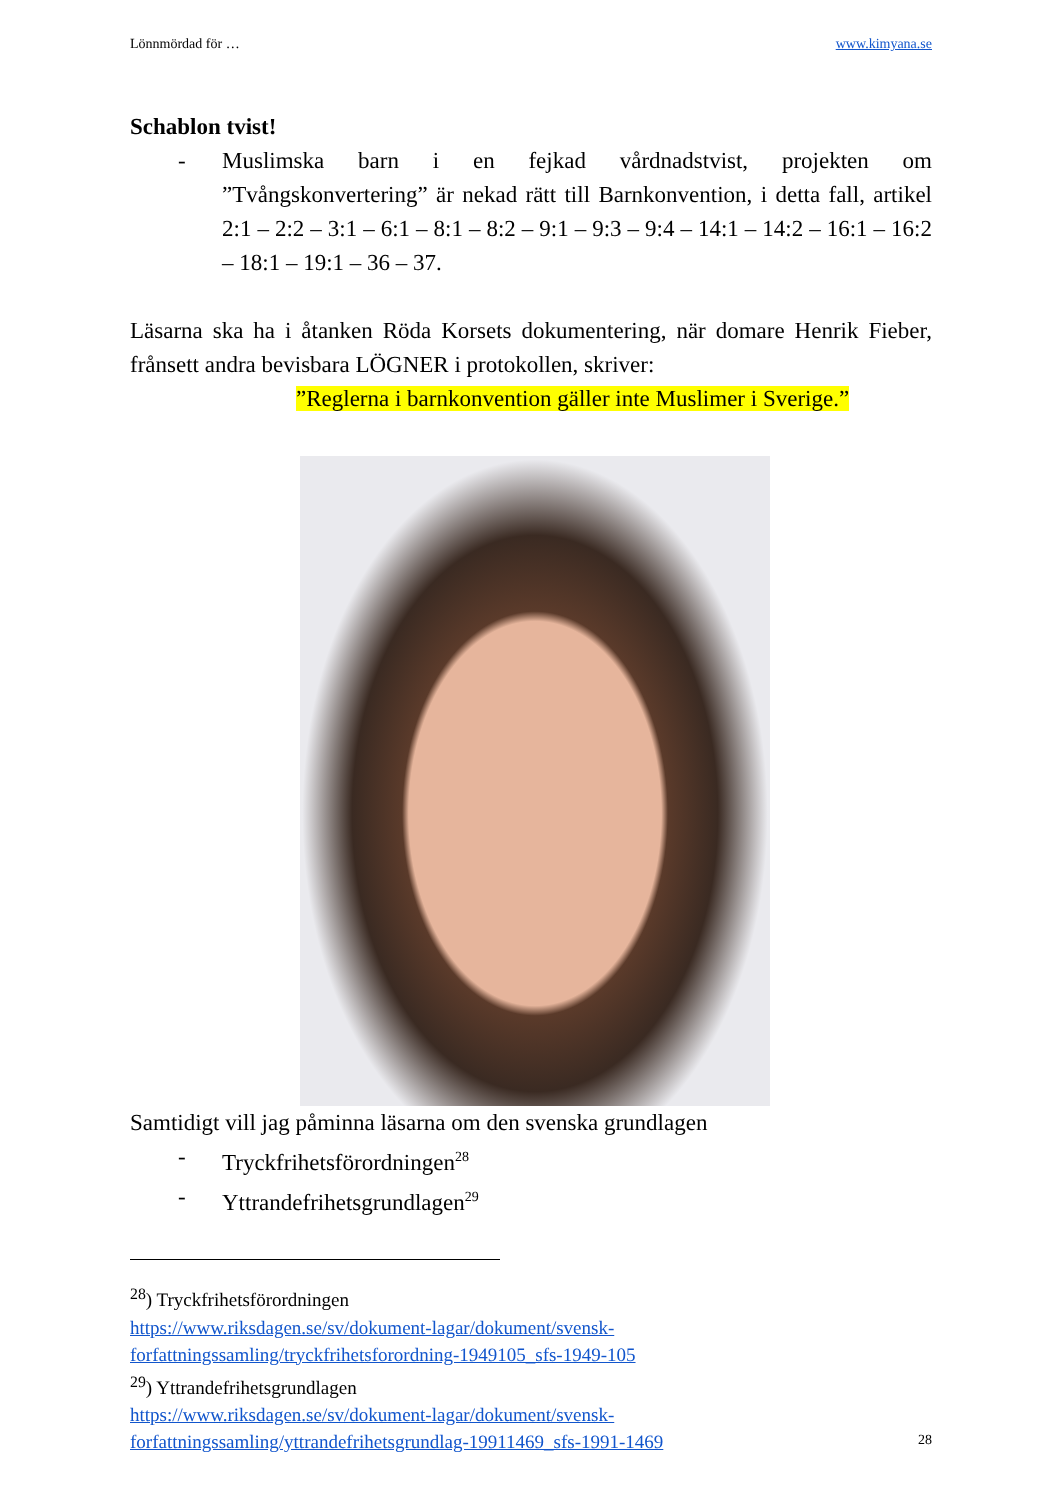Lönnmördad för … www.kimyana.se
Schablon tvist!
- Muslimska barn i en fejkad vårdnadstvist, projekten om ”Tvångskonvertering” är nekad rätt till Barnkonvention, i detta fall, artikel 2:1 – 2:2 – 3:1 – 6:1 – 8:1 – 8:2 – 9:1 – 9:3 – 9:4 – 14:1 – 14:2 – 16:1 – 16:2 – 18:1 – 19:1 – 36 – 37.
Läsarna ska ha i åtanken Röda Korsets dokumentering, när domare Henrik Fieber, frånsett andra bevisbara LÖGNER i protokollen, skriver:
”Reglerna i barnkonvention gäller inte Muslimer i Sverige.”
Samtidigt vill jag påminna läsarna om den svenska grundlagen
- Tryckfrihetsförordningen<sup>28</sup>
- Yttrandefrihetsgrundlagen<sup>29</sup>
<sup>28</sup>) Tryckfrihetsförordningen
https://www.riksdagen.se/sv/dokument-lagar/dokument/svensk-forfattningssamling/tryckfrihetsforordning-1949105_sfs-1949-105
<sup>29</sup>) Yttrandefrihetsgrundlagen
https://www.riksdagen.se/sv/dokument-lagar/dokument/svensk-forfattningssamling/yttrandefrihetsgrundlag-19911469_sfs-1991-1469
28